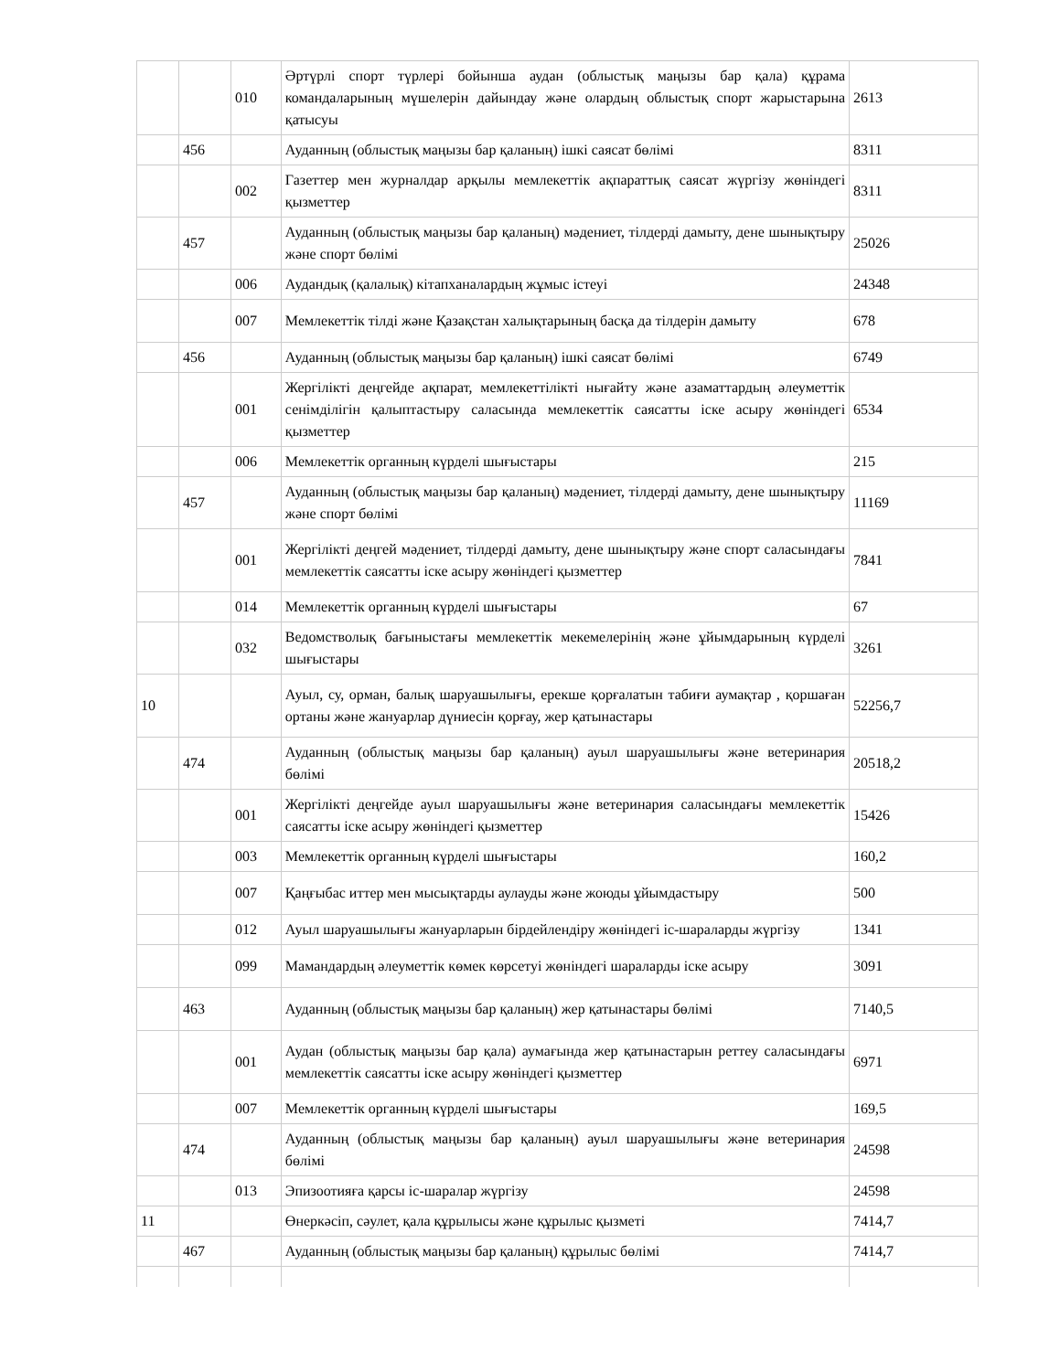| | | 010 | Әртүрлі спорт түрлері бойынша аудан (облыстық маңызы бар қала) құрама командаларының мүшелерін дайындау және олардың облыстық спорт жарыстарына қатысуы | 2613 |
| | 456 | | Ауданның (облыстық маңызы бар қаланың) ішкі саясат бөлімі | 8311 |
| | | 002 | Газеттер мен журналдар арқылы мемлекеттік ақпараттық саясат жүргізу жөніндегі қызметтер | 8311 |
| | 457 | | Ауданның (облыстық маңызы бар қаланың) мәдениет, тілдерді дамыту, дене шынықтыру және спорт бөлімі | 25026 |
| | | 006 | Аудандық (қалалық) кітапханалардың жұмыс істеуі | 24348 |
| | | 007 | Мемлекеттік тілді және Қазақстан халықтарының басқа да тілдерін дамыту | 678 |
| | 456 | | Ауданның (облыстық маңызы бар қаланың) ішкі саясат бөлімі | 6749 |
| | | 001 | Жергілікті деңгейде ақпарат, мемлекеттілікті нығайту және азаматтардың әлеуметтік сенімділігін қалыптастыру саласында мемлекеттік саясатты іске асыру жөніндегі қызметтер | 6534 |
| | | 006 | Мемлекеттік органның күрделі шығыстары | 215 |
| | 457 | | Ауданның (облыстық маңызы бар қаланың) мәдениет, тілдерді дамыту, дене шынықтыру және спорт бөлімі | 11169 |
| | | 001 | Жергілікті деңгей мәдениет, тілдерді дамыту, дене шынықтыру және спорт саласындағы мемлекеттік саясатты іске асыру жөніндегі қызметтер | 7841 |
| | | 014 | Мемлекеттік органның күрделі шығыстары | 67 |
| | | 032 | Ведомстволық бағыныстағы мемлекеттік мекемелерінің және ұйымдарының күрделі шығыстары | 3261 |
| 10 | | | Ауыл, су, орман, балық шаруашылығы, ерекше қорғалатын табиғи аумақтар , қоршаған ортаны және жануарлар дүниесін қорғау, жер қатынастары | 52256,7 |
| | 474 | | Ауданның (облыстық маңызы бар қаланың) ауыл шаруашылығы және ветеринария бөлімі | 20518,2 |
| | | 001 | Жергілікті деңгейде ауыл шаруашылығы және ветеринария саласындағы мемлекеттік саясатты іске асыру жөніндегі қызметтер | 15426 |
| | | 003 | Мемлекеттік органның күрделі шығыстары | 160,2 |
| | | 007 | Қаңғыбас иттер мен мысықтарды аулауды және жоюды ұйымдастыру | 500 |
| | | 012 | Ауыл шаруашылығы жануарларын бірдейлендіру жөніндегі іс-шараларды жүргізу | 1341 |
| | | 099 | Мамандардың әлеуметтік көмек көрсетуі жөніндегі шараларды іске асыру | 3091 |
| | 463 | | Ауданның (облыстық маңызы бар қаланың) жер қатынастары бөлімі | 7140,5 |
| | | 001 | Аудан (облыстық маңызы бар қала) аумағында жер қатынастарын реттеу саласындағы мемлекеттік саясатты іске асыру жөніндегі қызметтер | 6971 |
| | | 007 | Мемлекеттік органның күрделі шығыстары | 169,5 |
| | 474 | | Ауданның (облыстық маңызы бар қаланың) ауыл шаруашылығы және ветеринария бөлімі | 24598 |
| | | 013 | Эпизоотияға қарсы іс-шаралар жүргізу | 24598 |
| 11 | | | Өнеркәсіп, сәулет, қала құрылысы және құрылыс қызметі | 7414,7 |
| | 467 | | Ауданның (облыстық маңызы бар қаланың) құрылыс бөлімі | 7414,7 |